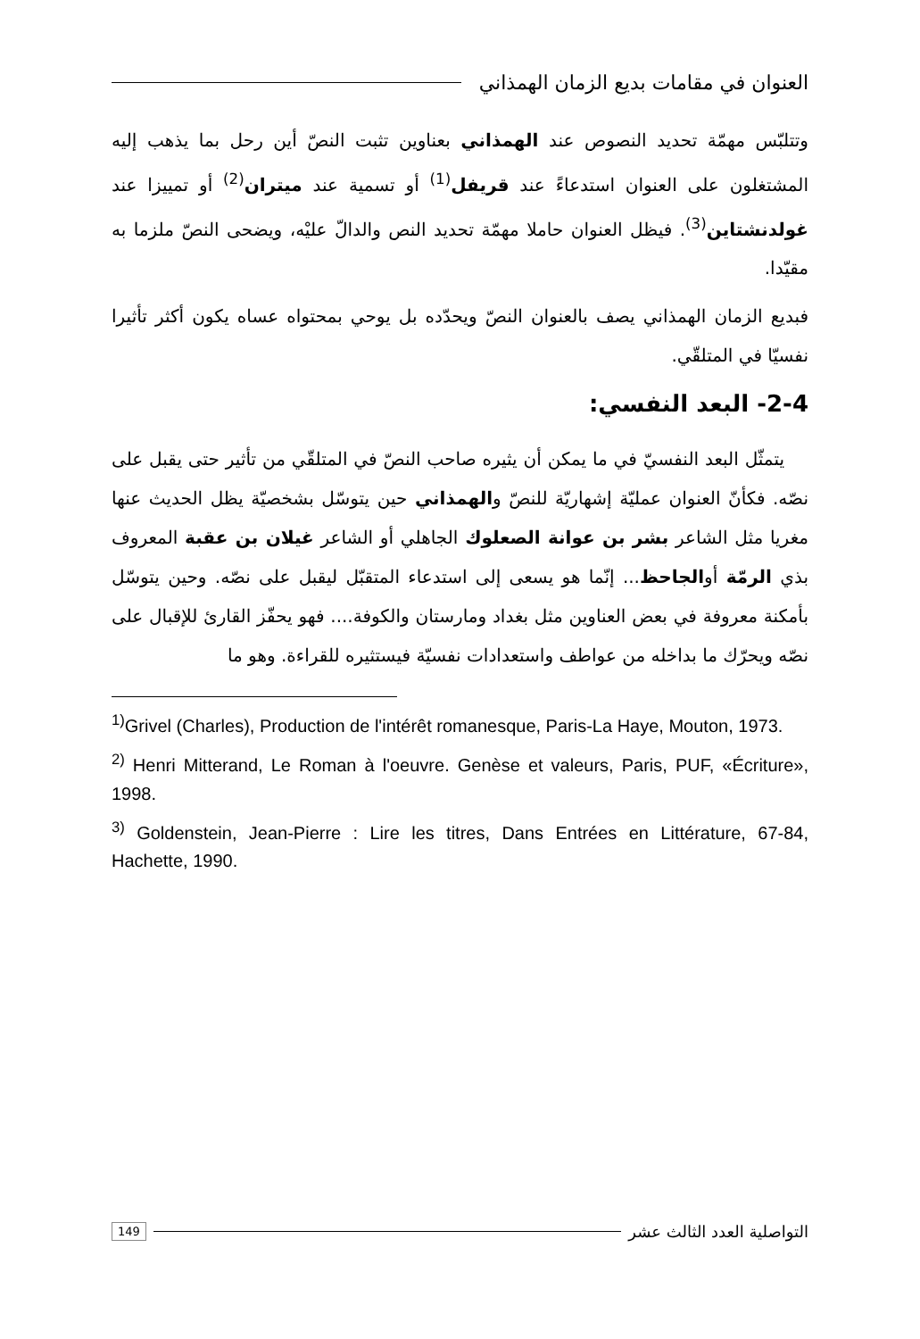العنوان في مقامات بديع الزمان الهمذاني
وتتلبّس مهمّة تحديد النصوص عند الهمذاني بعناوين تثبت النصّ أين رحل بما يذهب إليه المشتغلون على العنوان استدعاءً عند قريفل<sup>(1)</sup> أو تسمية عند ميتران<sup>(2)</sup> أو تمييزا عند غولدنشتاين<sup>(3)</sup>. فيظل العنوان حاملا مهمّة تحديد النص والدالّ عليْه، ويضحى النصّ ملزما به مقيّدا.
فبديع الزمان الهمذاني يصف بالعنوان النصّ ويحدّده بل يوحي بمحتواه عساه يكون أكثر تأثيرا نفسيّا في المتلقّي.
2-4- البعد النفسي:
يتمثّل البعد النفسيّ في ما يمكن أن يثيره صاحب النصّ في المتلقّي من تأثير حتى يقبل على نصّه. فكأنّ العنوان عمليّة إشهاريّة للنصّ والهمذاني حين يتوسّل بشخصيّة يظل الحديث عنها مغريا مثل الشاعر بشر بن عوانة الصعلوك الجاهلي أو الشاعر غيلان بن عقبة المعروف بذي الرمّة أوالجاحظ... إنّما هو يسعى إلى استدعاء المتقبّل ليقبل على نصّه. وحين يتوسّل بأمكنة معروفة في بعض العناوين مثل بغداد ومارستان والكوفة.... فهو يحفّز القارئ للإقبال على نصّه ويحرّك ما بداخله من عواطف واستعدادات نفسيّة فيستثيره للقراءة. وهو ما
<sup>1)</sup> Grivel (Charles), Production de l'intérêt romanesque, Paris-La Haye, Mouton, 1973.
<sup>2)</sup> Henri Mitterand, Le Roman à l'oeuvre. Genèse et valeurs, Paris, PUF, «Écriture», 1998.
<sup>3)</sup> Goldenstein, Jean-Pierre : Lire les titres, Dans Entrées en Littérature, 67-84, Hachette, 1990.
التواصلية العدد الثالث عشر 149